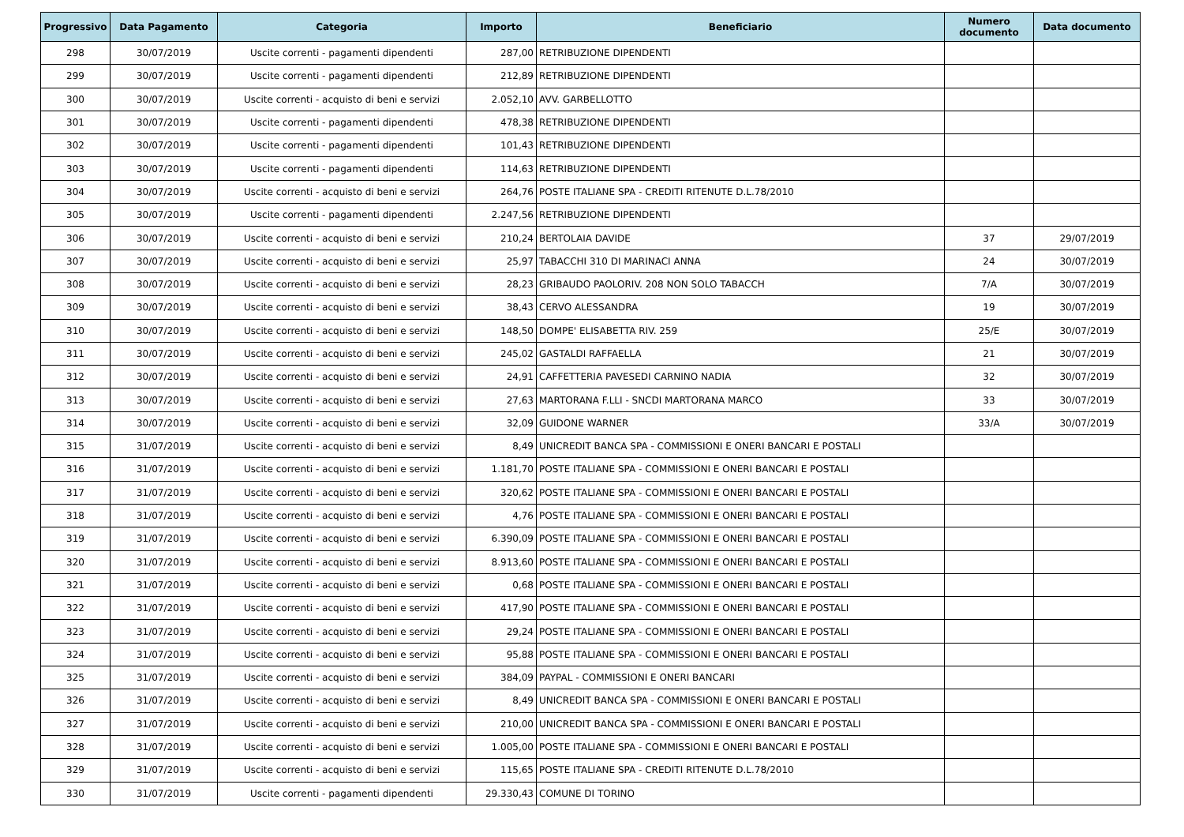| Progressivo | Data Pagamento | Categoria | Importo | Beneficiario | Numero documento | Data documento |
| --- | --- | --- | --- | --- | --- | --- |
| 298 | 30/07/2019 | Uscite correnti - pagamenti dipendenti | 287,00 | RETRIBUZIONE DIPENDENTI | | |
| 299 | 30/07/2019 | Uscite correnti - pagamenti dipendenti | 212,89 | RETRIBUZIONE DIPENDENTI | | |
| 300 | 30/07/2019 | Uscite correnti - acquisto di beni e servizi | 2.052,10 | AVV. GARBELLOTTO | | |
| 301 | 30/07/2019 | Uscite correnti - pagamenti dipendenti | 478,38 | RETRIBUZIONE DIPENDENTI | | |
| 302 | 30/07/2019 | Uscite correnti - pagamenti dipendenti | 101,43 | RETRIBUZIONE DIPENDENTI | | |
| 303 | 30/07/2019 | Uscite correnti - pagamenti dipendenti | 114,63 | RETRIBUZIONE DIPENDENTI | | |
| 304 | 30/07/2019 | Uscite correnti - acquisto di beni e servizi | 264,76 | POSTE ITALIANE SPA - CREDITI RITENUTE D.L.78/2010 | | |
| 305 | 30/07/2019 | Uscite correnti - pagamenti dipendenti | 2.247,56 | RETRIBUZIONE DIPENDENTI | | |
| 306 | 30/07/2019 | Uscite correnti - acquisto di beni e servizi | 210,24 | BERTOLAIA DAVIDE | 37 | 29/07/2019 |
| 307 | 30/07/2019 | Uscite correnti - acquisto di beni e servizi | 25,97 | TABACCHI 310 DI MARINACI ANNA | 24 | 30/07/2019 |
| 308 | 30/07/2019 | Uscite correnti - acquisto di beni e servizi | 28,23 | GRIBAUDO PAOLORIV. 208 NON SOLO TABACCH | 7/A | 30/07/2019 |
| 309 | 30/07/2019 | Uscite correnti - acquisto di beni e servizi | 38,43 | CERVO ALESSANDRA | 19 | 30/07/2019 |
| 310 | 30/07/2019 | Uscite correnti - acquisto di beni e servizi | 148,50 | DOMPE' ELISABETTA RIV. 259 | 25/E | 30/07/2019 |
| 311 | 30/07/2019 | Uscite correnti - acquisto di beni e servizi | 245,02 | GASTALDI RAFFAELLA | 21 | 30/07/2019 |
| 312 | 30/07/2019 | Uscite correnti - acquisto di beni e servizi | 24,91 | CAFFETTERIA PAVESEDI CARNINO NADIA | 32 | 30/07/2019 |
| 313 | 30/07/2019 | Uscite correnti - acquisto di beni e servizi | 27,63 | MARTORANA F.LLI - SNCDI MARTORANA MARCO | 33 | 30/07/2019 |
| 314 | 30/07/2019 | Uscite correnti - acquisto di beni e servizi | 32,09 | GUIDONE WARNER | 33/A | 30/07/2019 |
| 315 | 31/07/2019 | Uscite correnti - acquisto di beni e servizi | 8,49 | UNICREDIT BANCA SPA - COMMISSIONI E ONERI BANCARI E POSTALI | | |
| 316 | 31/07/2019 | Uscite correnti - acquisto di beni e servizi | 1.181,70 | POSTE ITALIANE SPA - COMMISSIONI E ONERI BANCARI E POSTALI | | |
| 317 | 31/07/2019 | Uscite correnti - acquisto di beni e servizi | 320,62 | POSTE ITALIANE SPA - COMMISSIONI E ONERI BANCARI E POSTALI | | |
| 318 | 31/07/2019 | Uscite correnti - acquisto di beni e servizi | 4,76 | POSTE ITALIANE SPA - COMMISSIONI E ONERI BANCARI E POSTALI | | |
| 319 | 31/07/2019 | Uscite correnti - acquisto di beni e servizi | 6.390,09 | POSTE ITALIANE SPA - COMMISSIONI E ONERI BANCARI E POSTALI | | |
| 320 | 31/07/2019 | Uscite correnti - acquisto di beni e servizi | 8.913,60 | POSTE ITALIANE SPA - COMMISSIONI E ONERI BANCARI E POSTALI | | |
| 321 | 31/07/2019 | Uscite correnti - acquisto di beni e servizi | 0,68 | POSTE ITALIANE SPA - COMMISSIONI E ONERI BANCARI E POSTALI | | |
| 322 | 31/07/2019 | Uscite correnti - acquisto di beni e servizi | 417,90 | POSTE ITALIANE SPA - COMMISSIONI E ONERI BANCARI E POSTALI | | |
| 323 | 31/07/2019 | Uscite correnti - acquisto di beni e servizi | 29,24 | POSTE ITALIANE SPA - COMMISSIONI E ONERI BANCARI E POSTALI | | |
| 324 | 31/07/2019 | Uscite correnti - acquisto di beni e servizi | 95,88 | POSTE ITALIANE SPA - COMMISSIONI E ONERI BANCARI E POSTALI | | |
| 325 | 31/07/2019 | Uscite correnti - acquisto di beni e servizi | 384,09 | PAYPAL - COMMISSIONI E ONERI BANCARI | | |
| 326 | 31/07/2019 | Uscite correnti - acquisto di beni e servizi | 8,49 | UNICREDIT BANCA SPA - COMMISSIONI E ONERI BANCARI E POSTALI | | |
| 327 | 31/07/2019 | Uscite correnti - acquisto di beni e servizi | 210,00 | UNICREDIT BANCA SPA - COMMISSIONI E ONERI BANCARI E POSTALI | | |
| 328 | 31/07/2019 | Uscite correnti - acquisto di beni e servizi | 1.005,00 | POSTE ITALIANE SPA - COMMISSIONI E ONERI BANCARI E POSTALI | | |
| 329 | 31/07/2019 | Uscite correnti - acquisto di beni e servizi | 115,65 | POSTE ITALIANE SPA - CREDITI RITENUTE D.L.78/2010 | | |
| 330 | 31/07/2019 | Uscite correnti - pagamenti dipendenti | 29.330,43 | COMUNE DI TORINO | | |